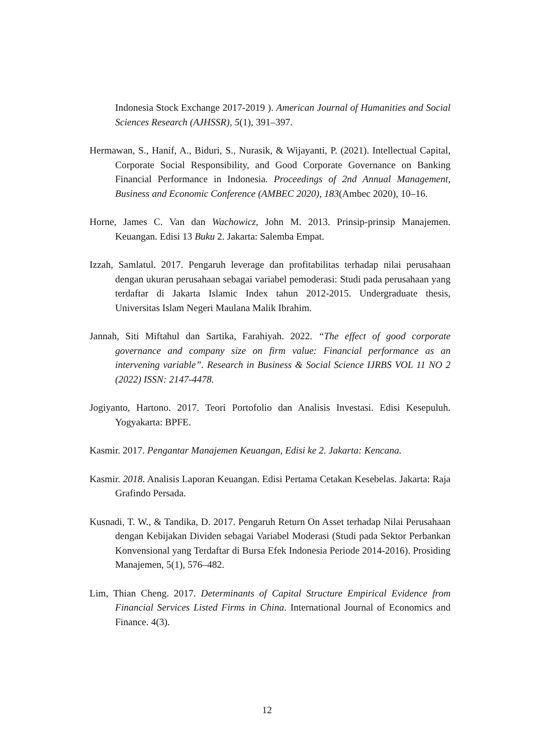Indonesia Stock Exchange 2017-2019 ). American Journal of Humanities and Social Sciences Research (AJHSSR), 5(1), 391–397.
Hermawan, S., Hanif, A., Biduri, S., Nurasik, & Wijayanti, P. (2021). Intellectual Capital, Corporate Social Responsibility, and Good Corporate Governance on Banking Financial Performance in Indonesia. Proceedings of 2nd Annual Management, Business and Economic Conference (AMBEC 2020), 183(Ambec 2020), 10–16.
Horne, James C. Van dan Wachowicz, John M. 2013. Prinsip-prinsip Manajemen. Keuangan. Edisi 13 Buku 2. Jakarta: Salemba Empat.
Izzah, Samlatul. 2017. Pengaruh leverage dan profitabilitas terhadap nilai perusahaan dengan ukuran perusahaan sebagai variabel pemoderasi: Studi pada perusahaan yang terdaftar di Jakarta Islamic Index tahun 2012-2015. Undergraduate thesis, Universitas Islam Negeri Maulana Malik Ibrahim.
Jannah, Siti Miftahul dan Sartika, Farahiyah. 2022. “The effect of good corporate governance and company size on firm value: Financial performance as an intervening variable”. Research in Business & Social Science IJRBS VOL 11 NO 2 (2022) ISSN: 2147-4478.
Jogiyanto, Hartono. 2017. Teori Portofolio dan Analisis Investasi. Edisi Kesepuluh. Yogyakarta: BPFE.
Kasmir. 2017. Pengantar Manajemen Keuangan, Edisi ke 2. Jakarta: Kencana.
Kasmir. 2018. Analisis Laporan Keuangan. Edisi Pertama Cetakan Kesebelas. Jakarta: Raja Grafindo Persada.
Kusnadi, T. W., & Tandika, D. 2017. Pengaruh Return On Asset terhadap Nilai Perusahaan dengan Kebijakan Dividen sebagai Variabel Moderasi (Studi pada Sektor Perbankan Konvensional yang Terdaftar di Bursa Efek Indonesia Periode 2014-2016). Prosiding Manajemen, 5(1), 576–482.
Lim, Thian Cheng. 2017. Determinants of Capital Structure Empirical Evidence from Financial Services Listed Firms in China. International Journal of Economics and Finance. 4(3).
12